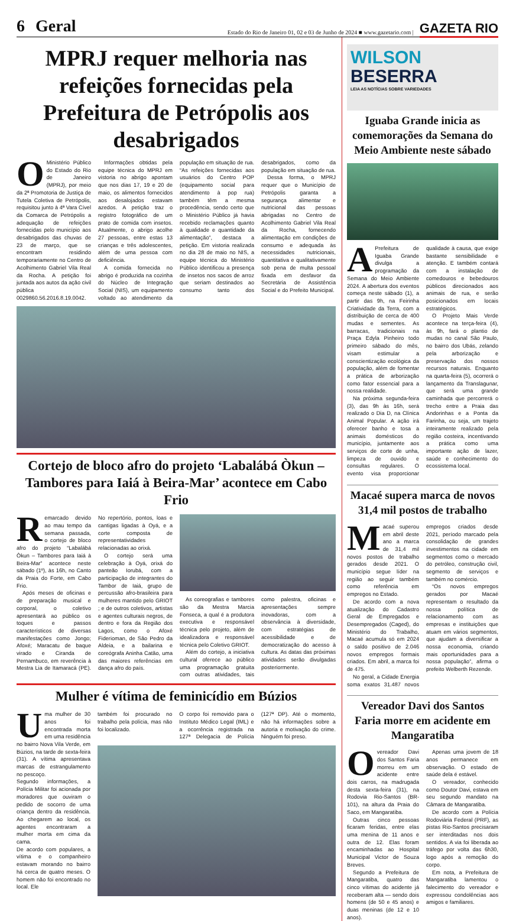6 Geral Estado do Rio de Janeiro 01, 02 e 03 de Junho de 2024 ■ www.gazetario.com | GAZETA RIO
MPRJ requer melhoria nas refeições fornecidas pela Prefeitura de Petrópolis aos desabrigados
OMinistério Público do Estado do Rio de Janeiro (MPRJ), por meio da 2ª Promotoria de Justiça de Tutela Coletiva de Petrópolis, requisitou junto à 4ª Vara Cível da Comarca de Petrópolis a adequação de refeições fornecidas pelo município aos desabrigados das chuvas de 23 de março, que se encontram residindo temporariamente no Centro de Acolhimento Gabriel Vila Real da Rocha. A petição foi juntada aos autos da ação civil pública 0029860.56.2016.8.19.0042.
Informações obtidas pela equipe técnica do MPRJ em vistoria no abrigo apontam que nos dias 17, 19 e 20 de maio, os alimentos fornecidos aos desalojados estavam azedos. A petição traz o registro fotográfico de um prato de comida com insetos. Atualmente, o abrigo acolhe 27 pessoas, entre estas 13 crianças e três adolescentes, além de uma pessoa com deficiência.
A comida fornecida no abrigo é produzida na cozinha do Núcleo de Integração Social (NIS), um equipamento voltado ao atendimento da população em situação de rua. “As refeições fornecidas aos usuários do Centro POP (equipamento social para atendimento à pop rua) também têm a mesma procedência, sendo certo que o Ministério Público já havia recebido reclamações quanto à qualidade e quantidade da alimentação”, destaca a petição. Em vistoria realizada no dia 28 de maio no NIS, a equipe técnica do Ministério Público identificou a presença de insetos nos sacos de arroz que seriam destinados ao consumo tanto dos desabrigados, como da população em situação de rua.
Dessa forma, o MPRJ requer que o Município de Petrópolis garanta a segurança alimentar e nutricional das pessoas abrigadas no Centro de Acolhimento Gabriel Vila Real da Rocha, fornecendo alimentação em condições de consumo e adequada às necessidades nutricionais, quantitativa e qualitativamente sob pena de multa pessoal fixada em desfavor da Secretária de Assistência Social e do Prefeito Municipal.
Cortejo de bloco afro do projeto ‘Labalábá Òkun – Tambores para Iaiá à Beira-Mar’ acontece em Cabo Frio
Remarcado devido ao mau tempo da semana passada, o cortejo de bloco afro do projeto “Labalábá Òkun – Tambores para Iaiá à Beira-Mar” acontece neste sábado (1º), às 16h, no Canto da Praia do Forte, em Cabo Frio.
Após meses de oficinas e de preparação musical e corporal, o coletivo apresentará ao público os toques e passos característicos de diversas manifestações como Jongo; Afoxé; Maracatu de baque virado e Ciranda de Pernambuco, em reverência à Mestra Lia de Itamaracá (PE). No repertório, pontos, loas e cantigas ligadas à Oyá, e a corte composta de representatividades relacionadas ao orixá.
O cortejo será uma celebração à Oyá, orixá do panteão Iorubá, com a participação de integrantes do Tambor de Iaiá, grupo de percussão afro-brasileira para mulheres mantido pelo GRIOT ; e de outros coletivos, artistas e agentes culturais negros, de dentro e fora da Região dos Lagos, como o Afoxé Fiderioman, de São Pedro da Aldeia, e a bailarina e coreógrafa Aninha Catão, uma das maiores referências em dança afro do país.
As coreografias e tambores são da Mestra Marcia Fonseca, a qual é a produtora executiva e responsável técnica pelo projeto, além de idealizadora e responsável técnica pelo Coletivo GRIOT.
Além do cortejo, a iniciativa cultural oferece ao público uma programação gratuita com outras atividades, tais como palestra, oficinas e apresentações sempre inovadoras, com a observância à diversidade, com estratégias de acessibilidade e de democratização do acesso à cultura. As datas das próximas atividades serão divulgadas posteriormente.
Mulher é vítima de feminicídio em Búzios
Uma mulher de 30 anos foi encontrada morta em uma residência no bairro Nova Vila Verde, em Búzios, na tarde de sexta-feira (31). A vítima apresentava marcas de estrangulamento no pescoço.
Segundo informações, a Polícia Militar foi acionada por moradores que ouviram o pedido de socorro de uma criança dentro da residência. Ao chegarem ao local, os agentes encontraram a mulher morta em cima da cama.
De acordo com populares, a vítima e o companheiro estavam morando no bairro há cerca de quatro meses. O homem não foi encontrado no local. Ele
também foi procurado no trabalho pela polícia, mas não foi localizado.
O corpo foi removido para o Instituto Médico Legal (IML) e a ocorrência registrada na 127ª Delegacia de Polícia (127ª DP). Até o momento, não há informações sobre a autoria e motivação do crime. Ninguém foi preso.
WILSON
BESERRA
LEIA AS NOTÍCIAS SOBRE VARIEDADES
Iguaba Grande inicia as comemorações da Semana do Meio Ambiente neste sábado
APrefeitura de Iguaba Grande divulga a programação da Semana do Meio Ambiente 2024. A abertura dos eventos começa neste sábado (1), a partir das 9h, na Feirinha Criatividade da Terra, com a distribuição de cerca de 400 mudas e sementes. As barracas, tradicionais na Praça Edyla Pinheiro todo primeiro sábado do mês, visam estimular a conscientização ecológica da população, além de fomentar a prática de arborização como fator essencial para a nossa realidade.
Na próxima segunda-feira (3), das 9h às 16h, será realizado o Dia D, na Clínica Animal Popular. A ação irá oferecer banho e tosa a animais domésticos do município, juntamente aos serviços de corte de unha, limpeza de ouvido e consultas regulares. O evento visa proporcionar qualidade à causa, que exige bastante sensibilidade e atenção. E também contará com a instalação de comedouros e bebedouros públicos direcionados aos animais de rua, e serão posicionados em locais estratégicos.
O Projeto Mais Verde acontece na terça-feira (4), às 9h, fará o plantio de mudas no canal São Paulo, no bairro dos Ubás, zelando pela arborização e preservação dos nossos recursos naturais. Enquanto na quarta-feira (5), ocorrerá o lançamento da Translagunar, que será uma grande caminhada que percorrerá o trecho entre a Praia das Andorinhas e a Ponta da Farinha, ou seja, um trajeto inteiramente realizado pela região costeira, incentivando a prática como uma importante ação de lazer, saúde e conhecimento do ecossistema local.
Macaé supera marca de novos 31,4 mil postos de trabalho
Macaé superou em abril deste ano a marca de 31,4 mil novos postos de trabalho gerados desde 2021. O município segue líder na região ao seguir também como referência em empregos no Estado.
De acordo com a nova atualização do Cadastro Geral de Empregados e Desempregados (Caged), do Ministério do Trabalho, Macaé acumula só em 2024 o saldo positivo de 2.046 novos empregos formais criados. Em abril, a marca foi de 475.
No geral, a Cidade Energia soma exatos 31.487 novos empregos criados desde 2021, período marcado pela consolidação de grandes investimentos na cidade em segmentos como o mercado do petróleo, construção civil, segmento de serviços e também no comércio.
“Os novos empregos gerados por Macaé representam o resultado da nossa política de relacionamento com as empresas e instituições que atuam em vários segmentos, que ajudam a diversificar a nossa economia, criando mais oportunidades para a nossa população”, afirma o prefeito Welberth Rezende.
Vereador Davi dos Santos Faria morre em acidente em Mangaratiba
Overeador Davi dos Santos Faria morreu em um acidente entre dois carros, na madrugada desta sexta-feira (31), na Rodovia Rio-Santos (BR-101), na altura da Praia do Saco, em Mangaratiba.
Outras cinco pessoas ficaram feridas, entre elas uma menina de 11 anos e outra de 12. Elas foram encaminhadas ao Hospital Municipal Victor de Souza Breves.
Segundo a Prefeitura de Mangaratiba, quatro das cinco vítimas do acidente já receberam alta — sendo dois homens (de 50 e 45 anos) e duas meninas (de 12 e 10 anos).
Apenas uma jovem de 18 anos permanece em observação. O estado de saúde dela é estável.
O vereador, conhecido como Doutor Davi, estava em seu segundo mandato na Câmara de Mangaratiba.
De acordo com a Polícia Rodoviária Federal (PRF), as pistas Rio-Santos precisaram ser interditadas nos dois sentidos. A via foi liberada ao tráfego por volta das 6h30, logo após a remoção do corpo.
Em nota, a Prefeitura de Mangaratiba lamentou o falecimento do vereador e expressou condolências aos amigos e familiares.